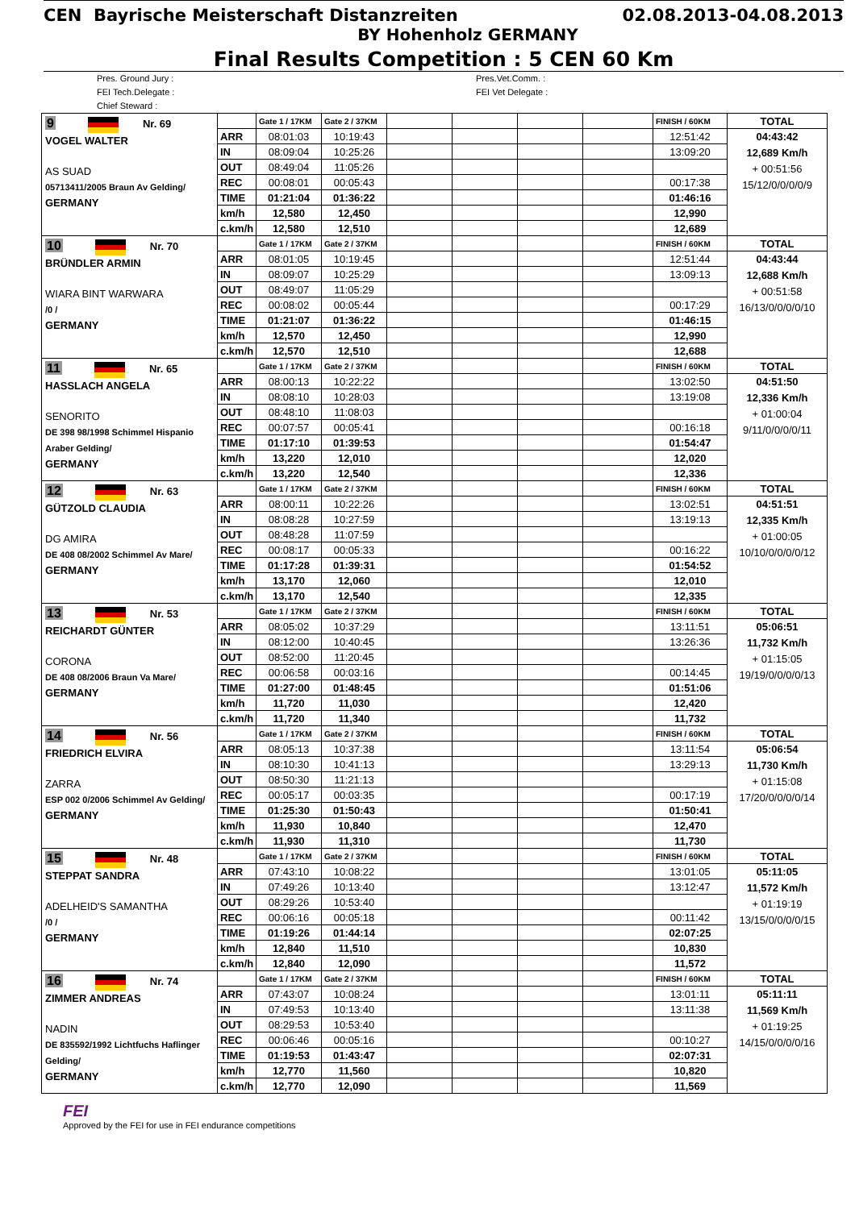CEN Bayrische Meisterschaft Distanzreiten 02.08.2013-04.08.2013
BY Hohenholz GERMANY
Final Results Competition : 5 CEN 60 Km
Pres. Ground Jury :
FEI Tech.Delegate :
Chief Steward :
Pres.Vet.Comm. :
FEI Vet Delegate :
| 9 Nr. 69 VOGEL WALTER AS SUAD 05713411/2005 Braun Av Gelding/ GERMANY | | Gate 1 / 17KM | Gate 2 / 37KM | | | | | FINISH / 60KM | TOTAL |
| | ARR | 08:01:03 | 10:19:43 | | | | | 12:51:42 | 04:43:42 12,689 Km/h + 00:51:56 15/12/0/0/0/0/9 |
| | IN | 08:09:04 | 10:25:26 | | | | | 13:09:20 | |
| | OUT | 08:49:04 | 11:05:26 | | | | | | |
| | REC | 00:08:01 | 00:05:43 | | | | | 00:17:38 | |
| | TIME | 01:21:04 | 01:36:22 | | | | | 01:46:16 | |
| | km/h | 12,580 | 12,450 | | | | | 12,990 | |
| | c.km/h | 12,580 | 12,510 | | | | | 12,689 | |
| 10 Nr. 70 BRÜNDLER ARMIN WIARA BINT WARWARA /0 / GERMANY | | Gate 1 / 17KM | Gate 2 / 37KM | | | | | FINISH / 60KM | TOTAL |
| | ARR | 08:01:05 | 10:19:45 | | | | | 12:51:44 | 04:43:44 12,688 Km/h + 00:51:58 16/13/0/0/0/0/10 |
| | IN | 08:09:07 | 10:25:29 | | | | | 13:09:13 | |
| | OUT | 08:49:07 | 11:05:29 | | | | | | |
| | REC | 00:08:02 | 00:05:44 | | | | | 00:17:29 | |
| | TIME | 01:21:07 | 01:36:22 | | | | | 01:46:15 | |
| | km/h | 12,570 | 12,450 | | | | | 12,990 | |
| | c.km/h | 12,570 | 12,510 | | | | | 12,688 | |
| 11 Nr. 65 HASSLACH ANGELA SENORITO DE 398 98/1998 Schimmel Hispanio Araber Gelding/ GERMANY | | Gate 1 / 17KM | Gate 2 / 37KM | | | | | FINISH / 60KM | TOTAL |
| | ARR | 08:00:13 | 10:22:22 | | | | | 13:02:50 | 04:51:50 12,336 Km/h + 01:00:04 9/11/0/0/0/0/11 |
| | IN | 08:08:10 | 10:28:03 | | | | | 13:19:08 | |
| | OUT | 08:48:10 | 11:08:03 | | | | | | |
| | REC | 00:07:57 | 00:05:41 | | | | | 00:16:18 | |
| | TIME | 01:17:10 | 01:39:53 | | | | | 01:54:47 | |
| | km/h | 13,220 | 12,010 | | | | | 12,020 | |
| | c.km/h | 13,220 | 12,540 | | | | | 12,336 | |
| 12 Nr. 63 GÜTZOLD CLAUDIA DG AMIRA DE 408 08/2002 Schimmel Av Mare/ GERMANY | | Gate 1 / 17KM | Gate 2 / 37KM | | | | | FINISH / 60KM | TOTAL |
| | ARR | 08:00:11 | 10:22:26 | | | | | 13:02:51 | 04:51:51 12,335 Km/h + 01:00:05 10/10/0/0/0/0/12 |
| | IN | 08:08:28 | 10:27:59 | | | | | 13:19:13 | |
| | OUT | 08:48:28 | 11:07:59 | | | | | | |
| | REC | 00:08:17 | 00:05:33 | | | | | 00:16:22 | |
| | TIME | 01:17:28 | 01:39:31 | | | | | 01:54:52 | |
| | km/h | 13,170 | 12,060 | | | | | 12,010 | |
| | c.km/h | 13,170 | 12,540 | | | | | 12,335 | |
| 13 Nr. 53 REICHARDT GÜNTER CORONA DE 408 08/2006 Braun Va Mare/ GERMANY | | Gate 1 / 17KM | Gate 2 / 37KM | | | | | FINISH / 60KM | TOTAL |
| | ARR | 08:05:02 | 10:37:29 | | | | | 13:11:51 | 05:06:51 11,732 Km/h + 01:15:05 19/19/0/0/0/0/13 |
| | IN | 08:12:00 | 10:40:45 | | | | | 13:26:36 | |
| | OUT | 08:52:00 | 11:20:45 | | | | | | |
| | REC | 00:06:58 | 00:03:16 | | | | | 00:14:45 | |
| | TIME | 01:27:00 | 01:48:45 | | | | | 01:51:06 | |
| | km/h | 11,720 | 11,030 | | | | | 12,420 | |
| | c.km/h | 11,720 | 11,340 | | | | | 11,732 | |
| 14 Nr. 56 FRIEDRICH ELVIRA ZARRA ESP 002 0/2006 Schimmel Av Gelding/ GERMANY | | Gate 1 / 17KM | Gate 2 / 37KM | | | | | FINISH / 60KM | TOTAL |
| | ARR | 08:05:13 | 10:37:38 | | | | | 13:11:54 | 05:06:54 11,730 Km/h + 01:15:08 17/20/0/0/0/0/14 |
| | IN | 08:10:30 | 10:41:13 | | | | | 13:29:13 | |
| | OUT | 08:50:30 | 11:21:13 | | | | | | |
| | REC | 00:05:17 | 00:03:35 | | | | | 00:17:19 | |
| | TIME | 01:25:30 | 01:50:43 | | | | | 01:50:41 | |
| | km/h | 11,930 | 10,840 | | | | | 12,470 | |
| | c.km/h | 11,930 | 11,310 | | | | | 11,730 | |
| 15 Nr. 48 STEPPAT SANDRA ADELHEID'S SAMANTHA /0 / GERMANY | | Gate 1 / 17KM | Gate 2 / 37KM | | | | | FINISH / 60KM | TOTAL |
| | ARR | 07:43:10 | 10:08:22 | | | | | 13:01:05 | 05:11:05 11,572 Km/h + 01:19:19 13/15/0/0/0/0/15 |
| | IN | 07:49:26 | 10:13:40 | | | | | 13:12:47 | |
| | OUT | 08:29:26 | 10:53:40 | | | | | | |
| | REC | 00:06:16 | 00:05:18 | | | | | 00:11:42 | |
| | TIME | 01:19:26 | 01:44:14 | | | | | 02:07:25 | |
| | km/h | 12,840 | 11,510 | | | | | 10,830 | |
| | c.km/h | 12,840 | 12,090 | | | | | 11,572 | |
| 16 Nr. 74 ZIMMER ANDREAS NADIN DE 835592/1992 Lichtfuchs Haflinger Gelding/ GERMANY | | Gate 1 / 17KM | Gate 2 / 37KM | | | | | FINISH / 60KM | TOTAL |
| | ARR | 07:43:07 | 10:08:24 | | | | | 13:01:11 | 05:11:11 11,569 Km/h + 01:19:25 14/15/0/0/0/0/16 |
| | IN | 07:49:53 | 10:13:40 | | | | | 13:11:38 | |
| | OUT | 08:29:53 | 10:53:40 | | | | | | |
| | REC | 00:06:46 | 00:05:16 | | | | | 00:10:27 | |
| | TIME | 01:19:53 | 01:43:47 | | | | | 02:07:31 | |
| | km/h | 12,770 | 11,560 | | | | | 10,820 | |
| | c.km/h | 12,770 | 12,090 | | | | | 11,569 | |
FEI
Approved by the FEI for use in FEI endurance competitions